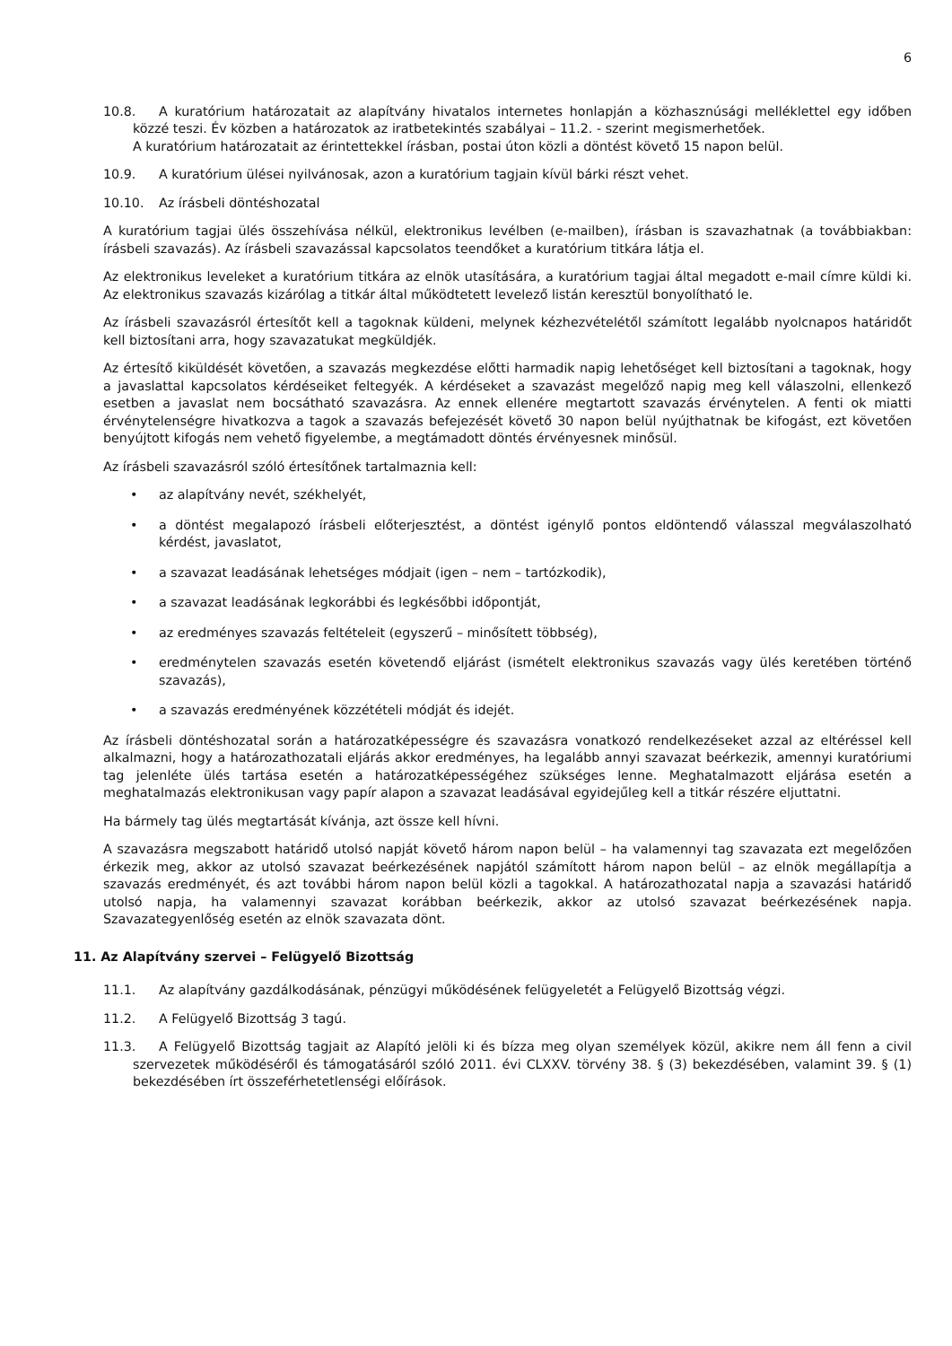6
10.8. A kuratórium határozatait az alapítvány hivatalos internetes honlapján a közhasznúsági melléklettel egy időben közzé teszi. Év közben a határozatok az iratbetekintés szabályai – 11.2. - szerint megismerhetőek.
A kuratórium határozatait az érintettekkel írásban, postai úton közli a döntést követő 15 napon belül.
10.9. A kuratórium ülései nyilvánosak, azon a kuratórium tagjain kívül bárki részt vehet.
10.10. Az írásbeli döntéshozatal
A kuratórium tagjai ülés összehívása nélkül, elektronikus levélben (e-mailben), írásban is szavazhatnak (a továbbiakban: írásbeli szavazás). Az írásbeli szavazással kapcsolatos teendőket a kuratórium titkára látja el.
Az elektronikus leveleket a kuratórium titkára az elnök utasítására, a kuratórium tagjai által megadott e-mail címre küldi ki. Az elektronikus szavazás kizárólag a titkár által működtetett levelező listán keresztül bonyolítható le.
Az írásbeli szavazásról értesítőt kell a tagoknak küldeni, melynek kézhezvételétől számított legalább nyolcnapos határidőt kell biztosítani arra, hogy szavazatukat megküldjék.
Az értesítő kiküldését követően, a szavazás megkezdése előtti harmadik napig lehetőséget kell biztosítani a tagoknak, hogy a javaslattal kapcsolatos kérdéseiket feltegyék. A kérdéseket a szavazást megelőző napig meg kell válaszolni, ellenkező esetben a javaslat nem bocsátható szavazásra. Az ennek ellenére megtartott szavazás érvénytelen. A fenti ok miatti érvénytelenségre hivatkozva a tagok a szavazás befejezését követő 30 napon belül nyújthatnak be kifogást, ezt követően benyújtott kifogás nem vehető figyelembe, a megtámadott döntés érvényesnek minősül.
Az írásbeli szavazásról szóló értesítőnek tartalmaznia kell:
• az alapítvány nevét, székhelyét,
• a döntést megalapozó írásbeli előterjesztést, a döntést igénylő pontos eldöntendő válasszal megválaszolható kérdést, javaslatot,
• a szavazat leadásának lehetséges módjait (igen – nem – tartózkodik),
• a szavazat leadásának legkorábbi és legkésőbbi időpontját,
• az eredményes szavazás feltételeit (egyszerű – minősített többség),
• eredménytelen szavazás esetén követendő eljárást (ismételt elektronikus szavazás vagy ülés keretében történő szavazás),
• a szavazás eredményének közzétételi módját és idejét.
Az írásbeli döntéshozatal során a határozatképességre és szavazásra vonatkozó rendelkezéseket azzal az eltéréssel kell alkalmazni, hogy a határozathozatali eljárás akkor eredményes, ha legalább annyi szavazat beérkezik, amennyi kuratóriumi tag jelenléte ülés tartása esetén a határozatképességéhez szükséges lenne. Meghatalmazott eljárása esetén a meghatalmazás elektronikusan vagy papír alapon a szavazat leadásával egyidejűleg kell a titkár részére eljuttatni.
Ha bármely tag ülés megtartását kívánja, azt össze kell hívni.
A szavazásra megszabott határidő utolsó napját követő három napon belül – ha valamennyi tag szavazata ezt megelőzően érkezik meg, akkor az utolsó szavazat beérkezésének napjától számított három napon belül – az elnök megállapítja a szavazás eredményét, és azt további három napon belül közli a tagokkal. A határozathozatal napja a szavazási határidő utolsó napja, ha valamennyi szavazat korábban beérkezik, akkor az utolsó szavazat beérkezésének napja. Szavazategyenlőség esetén az elnök szavazata dönt.
11. Az Alapítvány szervei – Felügyelő Bizottság
11.1. Az alapítvány gazdálkodásának, pénzügyi működésének felügyeletét a Felügyelő Bizottság végzi.
11.2. A Felügyelő Bizottság 3 tagú.
11.3. A Felügyelő Bizottság tagjait az Alapító jelöli ki és bízza meg olyan személyek közül, akikre nem áll fenn a civil szervezetek működéséről és támogatásáról szóló 2011. évi CLXXV. törvény 38. § (3) bekezdésében, valamint 39. § (1) bekezdésében írt összeférhetetlenségi előírások.